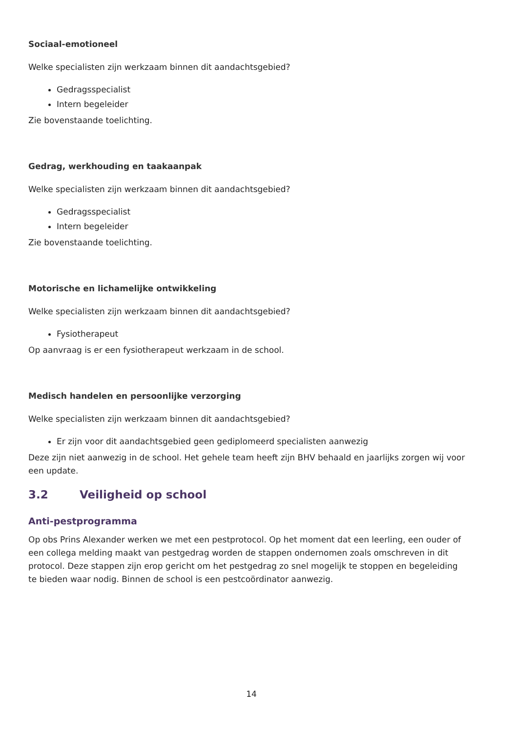Sociaal-emotioneel
Welke specialisten zijn werkzaam binnen dit aandachtsgebied?
Gedragsspecialist
Intern begeleider
Zie bovenstaande toelichting.
Gedrag, werkhouding en taakaanpak
Welke specialisten zijn werkzaam binnen dit aandachtsgebied?
Gedragsspecialist
Intern begeleider
Zie bovenstaande toelichting.
Motorische en lichamelijke ontwikkeling
Welke specialisten zijn werkzaam binnen dit aandachtsgebied?
Fysiotherapeut
Op aanvraag is er een fysiotherapeut werkzaam in de school.
Medisch handelen en persoonlijke verzorging
Welke specialisten zijn werkzaam binnen dit aandachtsgebied?
Er zijn voor dit aandachtsgebied geen gediplomeerd specialisten aanwezig
Deze zijn niet aanwezig in de school. Het gehele team heeft zijn BHV behaald en jaarlijks zorgen wij voor een update.
3.2 Veiligheid op school
Anti-pestprogramma
Op obs Prins Alexander werken we met een pestprotocol. Op het moment dat een leerling, een ouder of een collega melding maakt van pestgedrag worden de stappen ondernomen zoals omschreven in dit protocol. Deze stappen zijn erop gericht om het pestgedrag zo snel mogelijk te stoppen en begeleiding te bieden waar nodig. Binnen de school is een pestcoördinator aanwezig.
14